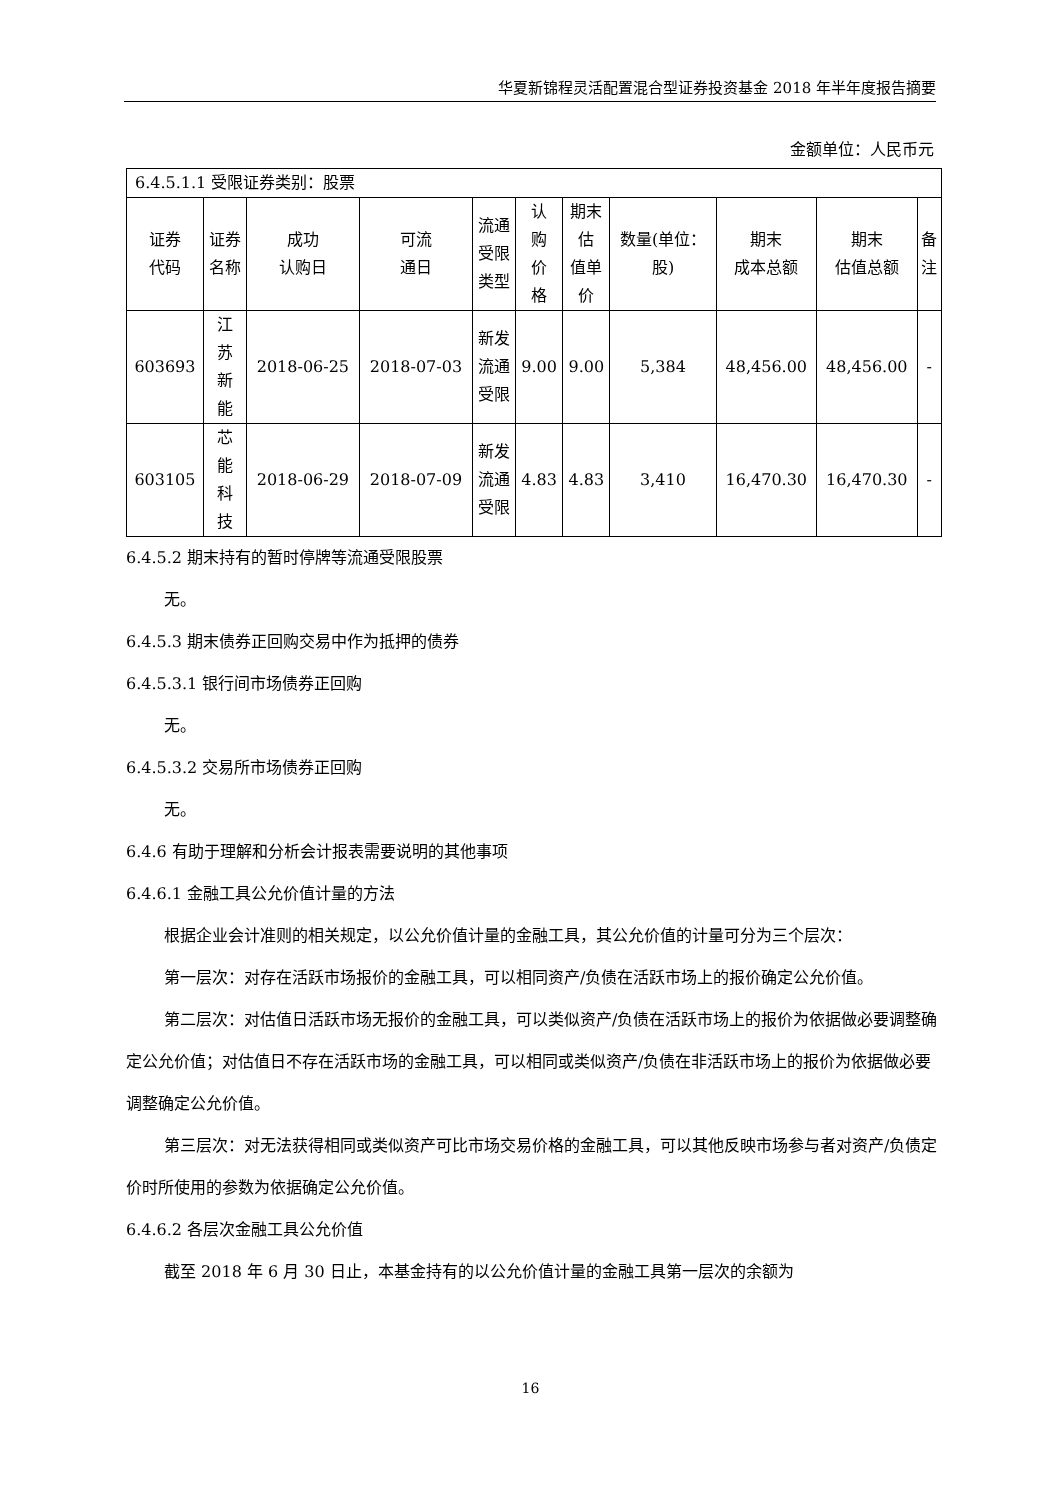华夏新锦程灵活配置混合型证券投资基金 2018 年半年度报告摘要
金额单位：人民币元
| 6.4.5.1.1 受限证券类别：股票 | | | | | | | | | | |
| 证券 代码 | 证券 名称 | 成功 认购日 | 可流 通日 | 流通 受限 类型 | 认 购 价 格 | 期末 估 值单 价 | 数量(单位： 股) | 期末 成本总额 | 期末 估值总额 | 备 注 |
| 603693 | 江 苏 新 能 | 2018-06-25 | 2018-07-03 | 新发 流通 受限 | 9.00 | 9.00 | 5,384 | 48,456.00 | 48,456.00 | - |
| 603105 | 芯 能 科 技 | 2018-06-29 | 2018-07-09 | 新发 流通 受限 | 4.83 | 4.83 | 3,410 | 16,470.30 | 16,470.30 | - |
6.4.5.2 期末持有的暂时停牌等流通受限股票
无。
6.4.5.3 期末债券正回购交易中作为抵押的债券
6.4.5.3.1 银行间市场债券正回购
无。
6.4.5.3.2 交易所市场债券正回购
无。
6.4.6 有助于理解和分析会计报表需要说明的其他事项
6.4.6.1 金融工具公允价值计量的方法
根据企业会计准则的相关规定，以公允价值计量的金融工具，其公允价值的计量可分为三个层次：
第一层次：对存在活跃市场报价的金融工具，可以相同资产/负债在活跃市场上的报价确定公允价值。
第二层次：对估值日活跃市场无报价的金融工具，可以类似资产/负债在活跃市场上的报价为依据做必要调整确定公允价值；对估值日不存在活跃市场的金融工具，可以相同或类似资产/负债在非活跃市场上的报价为依据做必要调整确定公允价值。
第三层次：对无法获得相同或类似资产可比市场交易价格的金融工具，可以其他反映市场参与者对资产/负债定价时所使用的参数为依据确定公允价值。
6.4.6.2 各层次金融工具公允价值
截至 2018 年 6 月 30 日止，本基金持有的以公允价值计量的金融工具第一层次的余额为
16